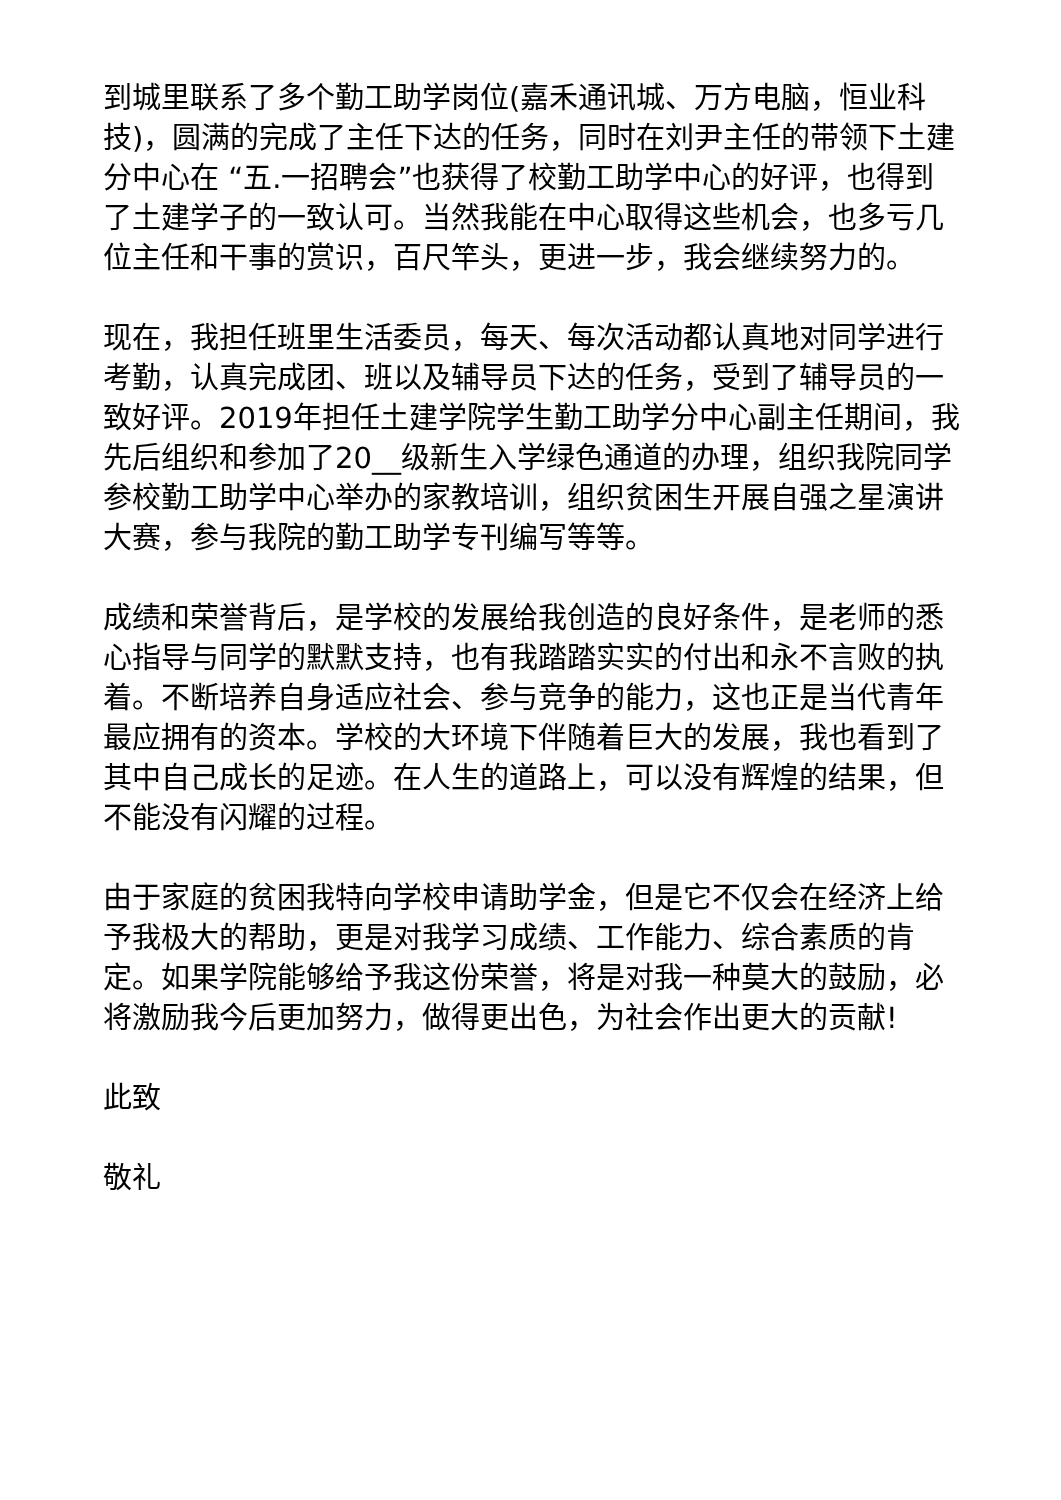到城里联系了多个勤工助学岗位(嘉禾通讯城、万方电脑，恒业科技)，圆满的完成了主任下达的任务，同时在刘尹主任的带领下土建分中心在 “五.一招聘会”也获得了校勤工助学中心的好评，也得到了土建学子的一致认可。当然我能在中心取得这些机会，也多亏几位主任和干事的赏识，百尺竿头，更进一步，我会继续努力的。
现在，我担任班里生活委员，每天、每次活动都认真地对同学进行考勤，认真完成团、班以及辅导员下达的任务，受到了辅导员的一致好评。2019年担任土建学院学生勤工助学分中心副主任期间，我先后组织和参加了20__级新生入学绿色通道的办理，组织我院同学参校勤工助学中心举办的家教培训，组织贫困生开展自强之星演讲大赛，参与我院的勤工助学专刊编写等等。
成绩和荣誉背后，是学校的发展给我创造的良好条件，是老师的悉心指导与同学的默默支持，也有我踏踏实实的付出和永不言败的执着。不断培养自身适应社会、参与竞争的能力，这也正是当代青年最应拥有的资本。学校的大环境下伴随着巨大的发展，我也看到了其中自己成长的足迹。在人生的道路上，可以没有辉煌的结果，但不能没有闪耀的过程。
由于家庭的贫困我特向学校申请助学金，但是它不仅会在经济上给予我极大的帮助，更是对我学习成绩、工作能力、综合素质的肯定。如果学院能够给予我这份荣誉，将是对我一种莫大的鼓励，必将激励我今后更加努力，做得更出色，为社会作出更大的贡献!
此致
敬礼